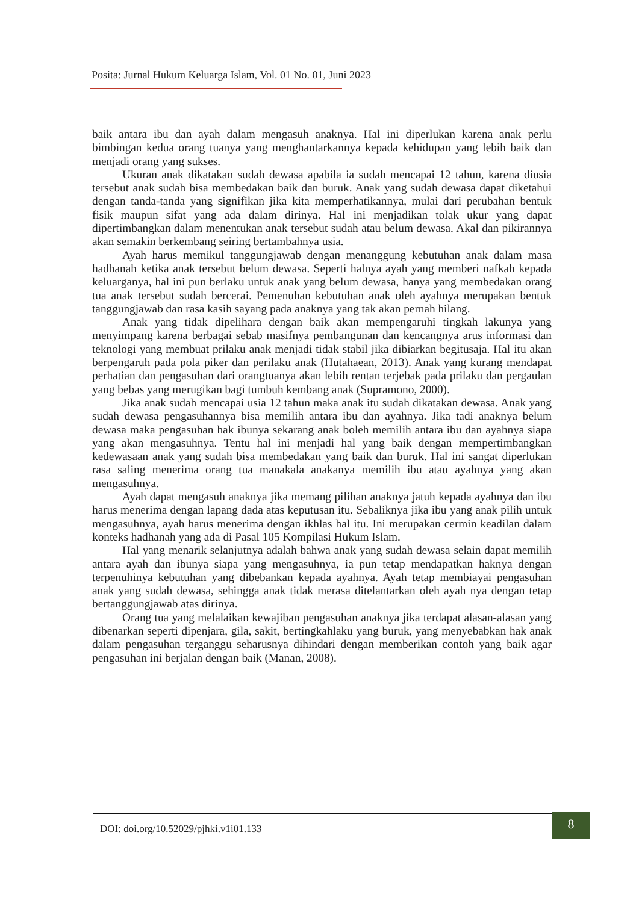Posita: Jurnal Hukum Keluarga Islam, Vol. 01 No. 01, Juni 2023
baik antara ibu dan ayah dalam mengasuh anaknya. Hal ini diperlukan karena anak perlu bimbingan kedua orang tuanya yang menghantarkannya kepada kehidupan yang lebih baik dan menjadi orang yang sukses.
Ukuran anak dikatakan sudah dewasa apabila ia sudah mencapai 12 tahun, karena diusia tersebut anak sudah bisa membedakan baik dan buruk. Anak yang sudah dewasa dapat diketahui dengan tanda-tanda yang signifikan jika kita memperhatikannya, mulai dari perubahan bentuk fisik maupun sifat yang ada dalam dirinya. Hal ini menjadikan tolak ukur yang dapat dipertimbangkan dalam menentukan anak tersebut sudah atau belum dewasa. Akal dan pikirannya akan semakin berkembang seiring bertambahnya usia.
Ayah harus memikul tanggungjawab dengan menanggung kebutuhan anak dalam masa hadhanah ketika anak tersebut belum dewasa. Seperti halnya ayah yang memberi nafkah kepada keluarganya, hal ini pun berlaku untuk anak yang belum dewasa, hanya yang membedakan orang tua anak tersebut sudah bercerai. Pemenuhan kebutuhan anak oleh ayahnya merupakan bentuk tanggungjawab dan rasa kasih sayang pada anaknya yang tak akan pernah hilang.
Anak yang tidak dipelihara dengan baik akan mempengaruhi tingkah lakunya yang menyimpang karena berbagai sebab masifnya pembangunan dan kencangnya arus informasi dan teknologi yang membuat prilaku anak menjadi tidak stabil jika dibiarkan begitusaja. Hal itu akan berpengaruh pada pola piker dan perilaku anak (Hutahaean, 2013). Anak yang kurang mendapat perhatian dan pengasuhan dari orangtuanya akan lebih rentan terjebak pada prilaku dan pergaulan yang bebas yang merugikan bagi tumbuh kembang anak (Supramono, 2000).
Jika anak sudah mencapai usia 12 tahun maka anak itu sudah dikatakan dewasa. Anak yang sudah dewasa pengasuhannya bisa memilih antara ibu dan ayahnya. Jika tadi anaknya belum dewasa maka pengasuhan hak ibunya sekarang anak boleh memilih antara ibu dan ayahnya siapa yang akan mengasuhnya. Tentu hal ini menjadi hal yang baik dengan mempertimbangkan kedewasaan anak yang sudah bisa membedakan yang baik dan buruk. Hal ini sangat diperlukan rasa saling menerima orang tua manakala anakanya memilih ibu atau ayahnya yang akan mengasuhnya.
Ayah dapat mengasuh anaknya jika memang pilihan anaknya jatuh kepada ayahnya dan ibu harus menerima dengan lapang dada atas keputusan itu. Sebaliknya jika ibu yang anak pilih untuk mengasuhnya, ayah harus menerima dengan ikhlas hal itu. Ini merupakan cermin keadilan dalam konteks hadhanah yang ada di Pasal 105 Kompilasi Hukum Islam.
Hal yang menarik selanjutnya adalah bahwa anak yang sudah dewasa selain dapat memilih antara ayah dan ibunya siapa yang mengasuhnya, ia pun tetap mendapatkan haknya dengan terpenuhinya kebutuhan yang dibebankan kepada ayahnya. Ayah tetap membiayai pengasuhan anak yang sudah dewasa, sehingga anak tidak merasa ditelantarkan oleh ayah nya dengan tetap bertanggungjawab atas dirinya.
Orang tua yang melalaikan kewajiban pengasuhan anaknya jika terdapat alasan-alasan yang dibenarkan seperti dipenjara, gila, sakit, bertingkahlaku yang buruk, yang menyebabkan hak anak dalam pengasuhan terganggu seharusnya dihindari dengan memberikan contoh yang baik agar pengasuhan ini berjalan dengan baik (Manan, 2008).
DOI: doi.org/10.52029/pjhki.v1i01.133
8